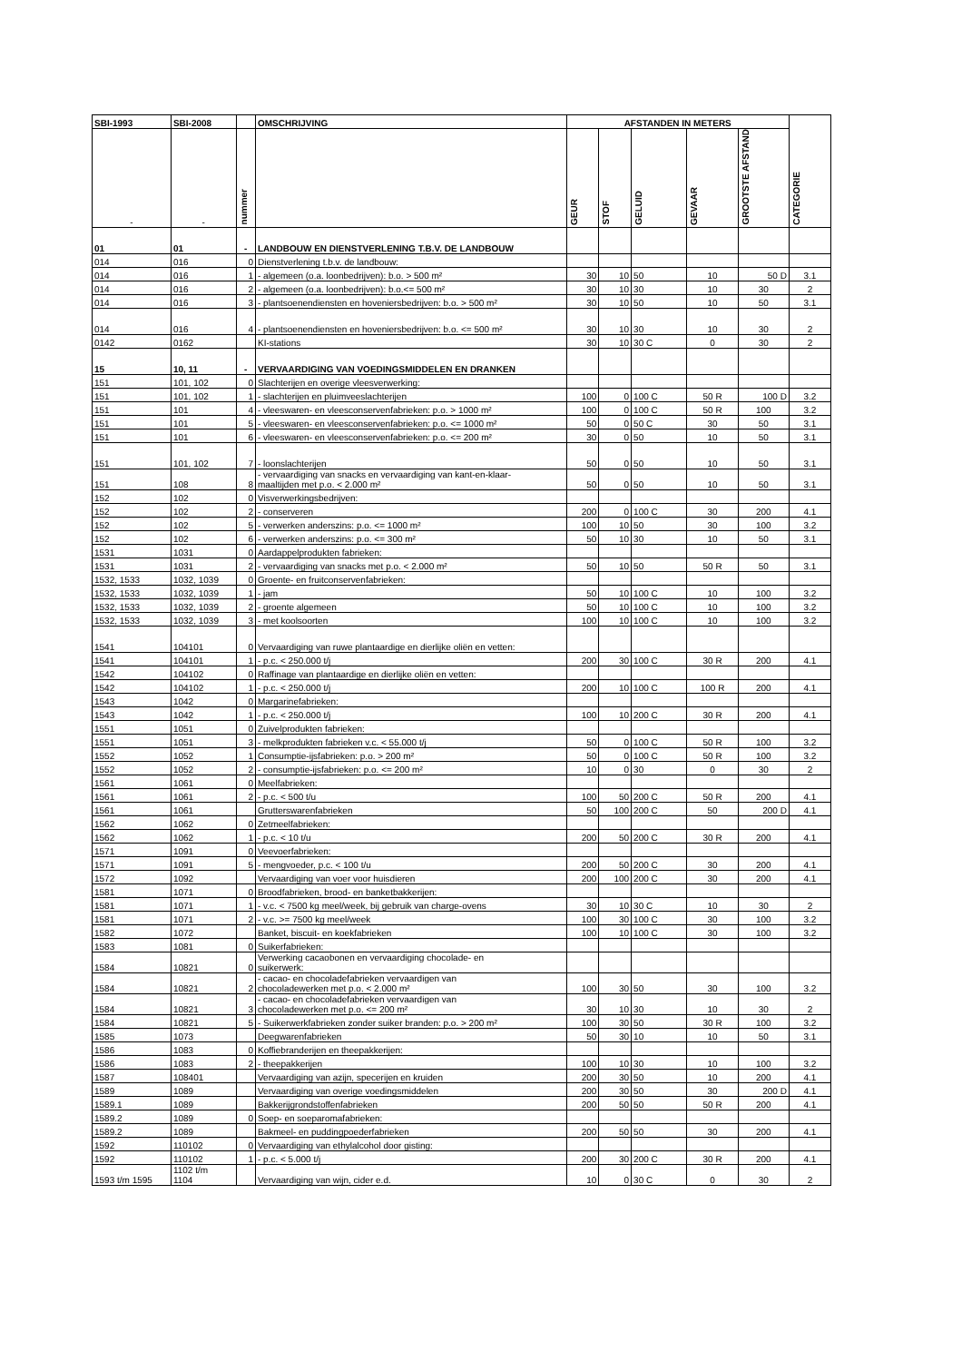| SBI-1993 | SBI-2008 | | OMSCHRIJVING | AFSTANDEN IN METERS | | | | | CATEGORIE |
| --- | --- | --- | --- | --- | --- | --- | --- | --- | --- |
| - | - | nummer | | GEUR | STOF | GELUID | GEVAAR | GROOTSTE AFSTAND | |
| 01 | 01 | - | LANDBOUW EN DIENSTVERLENING T.B.V. DE LANDBOUW | | | | | | |
| 014 | 016 | 0 | Dienstverlening t.b.v. de landbouw: | | | | | | |
| 014 | 016 | 1 | - algemeen (o.a. loonbedrijven): b.o. > 500 m² | 30 | 10 | 50 | 10 | 50 D | 3.1 |
| 014 | 016 | 2 | - algemeen (o.a. loonbedrijven): b.o.<= 500 m² | 30 | 10 | 30 | 10 | 30 | 2 |
| 014 | 016 | 3 | - plantsoenendiensten en hoveniersbedrijven: b.o. > 500 m² | 30 | 10 | 50 | 10 | 50 | 3.1 |
| 014 | 016 | 4 | - plantsoenendiensten en hoveniersbedrijven: b.o. <= 500 m² | 30 | 10 | 30 | 10 | 30 | 2 |
| 0142 | 0162 | | KI-stations | 30 | 10 | 30 C | 0 | 30 | 2 |
| 15 | 10, 11 | - | VERVAARDIGING VAN VOEDINGSMIDDELEN EN DRANKEN | | | | | | |
| 151 | 101, 102 | 0 | Slachterijen en overige vleesverwerking: | | | | | | |
| 151 | 101, 102 | 1 | - slachterijen en pluimveeslachterijen | 100 | 0 | 100 C | 50 R | 100 D | 3.2 |
| 151 | 101 | 4 | - vleeswaren- en vleesconservenfabrieken: p.o. > 1000 m² | 100 | 0 | 100 C | 50 R | 100 | 3.2 |
| 151 | 101 | 5 | - vleeswaren- en vleesconservenfabrieken: p.o. <= 1000 m² | 50 | 0 | 50 C | 30 | 50 | 3.1 |
| 151 | 101 | 6 | - vleeswaren- en vleesconservenfabrieken: p.o. <= 200 m² | 30 | 0 | 50 | 10 | 50 | 3.1 |
| 151 | 101, 102 | 7 | - loonslachterijen | 50 | 0 | 50 | 10 | 50 | 3.1 |
| 151 | 108 | 8 | - vervaardiging van snacks en vervaardiging van kant-en-klaar- maaltijden met p.o. < 2.000 m² | 50 | 0 | 50 | 10 | 50 | 3.1 |
| 152 | 102 | 0 | Visverwerkingsbedrijven: | | | | | | |
| 152 | 102 | 2 | - conserveren | 200 | 0 | 100 C | 30 | 200 | 4.1 |
| 152 | 102 | 5 | - verwerken anderszins: p.o. <= 1000 m² | 100 | 10 | 50 | 30 | 100 | 3.2 |
| 152 | 102 | 6 | - verwerken anderszins: p.o. <= 300 m² | 50 | 10 | 30 | 10 | 50 | 3.1 |
| 1531 | 1031 | 0 | Aardappelprodukten fabrieken: | | | | | | |
| 1531 | 1031 | 2 | - vervaardiging van snacks met p.o. < 2.000 m² | 50 | 10 | 50 | 50 R | 50 | 3.1 |
| 1532, 1533 | 1032, 1039 | 0 | Groente- en fruitconservenfabrieken: | | | | | | |
| 1532, 1533 | 1032, 1039 | 1 | - jam | 50 | 10 | 100 C | 10 | 100 | 3.2 |
| 1532, 1533 | 1032, 1039 | 2 | - groente algemeen | 50 | 10 | 100 C | 10 | 100 | 3.2 |
| 1532, 1533 | 1032, 1039 | 3 | - met koolsoorten | 100 | 10 | 100 C | 10 | 100 | 3.2 |
| 1541 | 104101 | 0 | Vervaardiging van ruwe plantaardige en dierlijke oliën en vetten: | | | | | | |
| 1541 | 104101 | 1 | - p.c. < 250.000 t/j | 200 | 30 | 100 C | 30 R | 200 | 4.1 |
| 1542 | 104102 | 0 | Raffinage van plantaardige en dierlijke oliën en vetten: | | | | | | |
| 1542 | 104102 | 1 | - p.c. < 250.000 t/j | 200 | 10 | 100 C | 100 R | 200 | 4.1 |
| 1543 | 1042 | 0 | Margarinefabrieken: | | | | | | |
| 1543 | 1042 | 1 | - p.c. < 250.000 t/j | 100 | 10 | 200 C | 30 R | 200 | 4.1 |
| 1551 | 1051 | 0 | Zuivelprodukten fabrieken: | | | | | | |
| 1551 | 1051 | 3 | - melkprodukten fabrieken v.c. < 55.000 t/j | 50 | 0 | 100 C | 50 R | 100 | 3.2 |
| 1552 | 1052 | 1 | Consumptie-ijsfabrieken: p.o. > 200 m² | 50 | 0 | 100 C | 50 R | 100 | 3.2 |
| 1552 | 1052 | 2 | - consumptie-ijsfabrieken: p.o. <= 200 m² | 10 | 0 | 30 | 0 | 30 | 2 |
| 1561 | 1061 | 0 | Meelfabrieken: | | | | | | |
| 1561 | 1061 | 2 | - p.c. < 500 t/u | 100 | 50 | 200 C | 50 R | 200 | 4.1 |
| 1561 | 1061 | | Grutterswarenfabrieken | 50 | 100 | 200 C | 50 | 200 D | 4.1 |
| 1562 | 1062 | 0 | Zetmeelfabrieken: | | | | | | |
| 1562 | 1062 | 1 | - p.c. < 10 t/u | 200 | 50 | 200 C | 30 R | 200 | 4.1 |
| 1571 | 1091 | 0 | Veevoerfabrieken: | | | | | | |
| 1571 | 1091 | 5 | - mengvoeder, p.c. < 100 t/u | 200 | 50 | 200 C | 30 | 200 | 4.1 |
| 1572 | 1092 | | Vervaardiging van voer voor huisdieren | 200 | 100 | 200 C | 30 | 200 | 4.1 |
| 1581 | 1071 | 0 | Broodfabrieken, brood- en banketbakkerijen: | | | | | | |
| 1581 | 1071 | 1 | - v.c. < 7500 kg meel/week, bij gebruik van charge-ovens | 30 | 10 | 30 C | 10 | 30 | 2 |
| 1581 | 1071 | 2 | - v.c. >= 7500 kg meel/week | 100 | 30 | 100 C | 30 | 100 | 3.2 |
| 1582 | 1072 | | Banket, biscuit- en koekfabrieken | 100 | 10 | 100 C | 30 | 100 | 3.2 |
| 1583 | 1081 | 0 | Suikerfabrieken: | | | | | | |
| 1584 | 10821 | 0 | Verwerking cacaobonen en vervaardiging chocolade- en suikerwerk: | | | | | | |
| 1584 | 10821 | 2 | - cacao- en chocoladefabrieken vervaardigen van chocoladewerken met p.o. < 2.000 m² | 100 | 30 | 50 | 30 | 100 | 3.2 |
| 1584 | 10821 | 3 | - cacao- en chocoladefabrieken vervaardigen van chocoladewerken met p.o. <= 200 m² | 30 | 10 | 30 | 10 | 30 | 2 |
| 1584 | 10821 | 5 | - Suikerwerkfabrieken zonder suiker branden: p.o. > 200 m² | 100 | 30 | 50 | 30 R | 100 | 3.2 |
| 1585 | 1073 | | Deegwarenfabrieken | 50 | 30 | 10 | 10 | 50 | 3.1 |
| 1586 | 1083 | 0 | Koffiebranderijen en theepakkerijen: | | | | | | |
| 1586 | 1083 | 2 | - theepakkerijen | 100 | 10 | 30 | 10 | 100 | 3.2 |
| 1587 | 108401 | | Vervaardiging van azijn, specerijen en kruiden | 200 | 30 | 50 | 10 | 200 | 4.1 |
| 1589 | 1089 | | Vervaardiging van overige voedingsmiddelen | 200 | 30 | 50 | 30 | 200 D | 4.1 |
| 1589.1 | 1089 | | Bakkerijgrondstoffenfabrieken | 200 | 50 | 50 | 50 R | 200 | 4.1 |
| 1589.2 | 1089 | 0 | Soep- en soeparomafabrieken: | | | | | | |
| 1589.2 | 1089 | | Bakmeel- en puddingpoederfabrieken | 200 | 50 | 50 | 30 | 200 | 4.1 |
| 1592 | 110102 | 0 | Vervaardiging van ethylalcohol door gisting: | | | | | | |
| 1592 | 110102 | 1 | - p.c. < 5.000 t/j | 200 | 30 | 200 C | 30 R | 200 | 4.1 |
| 1593 t/m 1595 | 1102 t/m 1104 | | Vervaardiging van wijn, cider e.d. | 10 | 0 | 30 C | 0 | 30 | 2 |